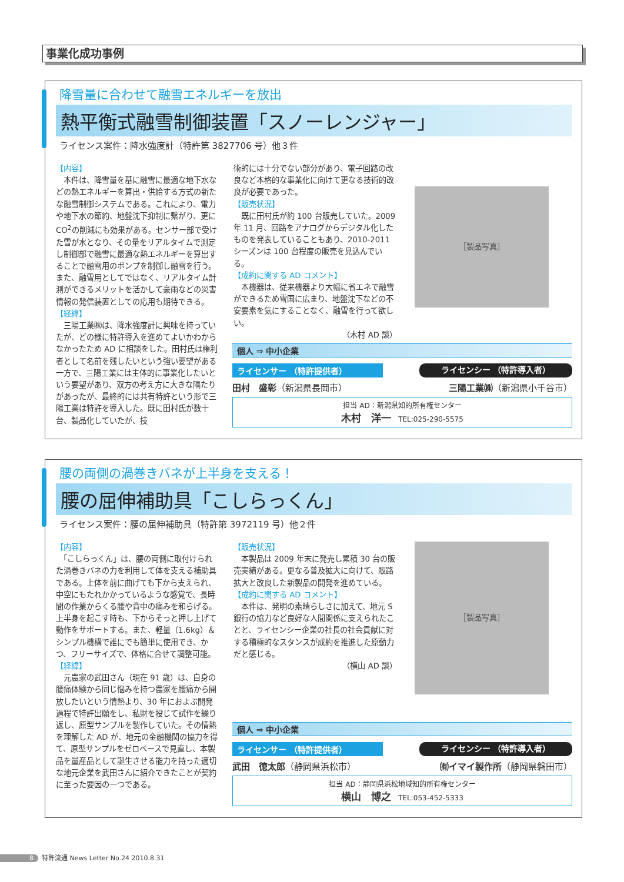事業化成功事例
降雪量に合わせて融雪エネルギーを放出
熱平衡式融雪制御装置「スノーレンジャー」
ライセンス案件：降水強度計（特許第 3827706 号）他３件
【内容】
　本件は、降雪量を基に融雪に最適な地下水などの熱エネルギーを算出・供給する方式の新たな融雪制御システムである。これにより、電力や地下水の節約、地盤沈下抑制に繋がり、更に CO<sup>2</sup>の削減にも効果がある。センサー部で受けた雪が水となり、その量をリアルタイムで測定し制御部で融雪に最適な熱エネルギーを算出することで融雪用のポンプを制御し融雪を行う。また、融雪用としてではなく、リアルタイム計測ができるメリットを活かして豪雨などの災害情報の発信装置としての応用も期待できる。
【経緯】
　三陽工業㈱は、降水強度計に興味を持っていたが、どの様に特許導入を進めてよいかわからなかったため AD に相談をした。田村氏は権利者として名前を残したいという強い要望がある一方で、三陽工業には主体的に事業化したいという要望があり、双方の考え方に大きな隔たりがあったが、最終的には共有特許という形で三陽工業は特許を導入した。既に田村氏が数十台、製品化していたが、技
術的には十分でない部分があり、電子回路の改良など本格的な事業化に向けて更なる技術的改良が必要であった。
【販売状況】
　既に田村氏が約 100 台販売していた。2009 年 11 月、回路をアナログからデジタル化したものを発表していることもあり、2010-2011 シーズンは 100 台程度の販売を見込んでいる。
【成約に関する AD コメント】
　本機器は、従来機器より大幅に省エネで融雪ができるため雪国に広まり、地盤沈下などの不安要素を気にすることなく、融雪を行って欲しい。
（木村 AD 談）
［製品写真］
個人 ⇒ 中小企業
ライセンサー （特許提供者） ライセンシー （特許導入者）
田村　盛彰（新潟県長岡市） 三陽工業㈱（新潟県小千谷市）
担当 AD：新潟県知的所有権センター
木村　洋一　TEL:025-290-5575
腰の両側の渦巻きバネが上半身を支える！
腰の屈伸補助具「こしらっくん」
ライセンス案件：腰の屈伸補助具（特許第 3972119 号）他２件
【内容】
　「こしらっくん」は、腰の両側に取付けられた渦巻きバネの力を利用して体を支える補助具である。上体を前に曲げても下から支えられ、中空にもたれかかっているような感覚で、長時間の作業からくる腰や背中の痛みを和らげる。上半身を起こす時も、下からそっと押し上げて動作をサポートする。また、軽量（1.6kg）＆シンプル機構で誰にでも簡単に使用でき、かつ、フリーサイズで、体格に合せて調整可能。
【経緯】
　元農家の武田さん（現在 91 歳）は、自身の腰痛体験から同じ悩みを持つ農家を腰痛から開放したいという情熱より、30 年におよぶ開発過程で特許出願をし、私財を投じて試作を繰り返し、原型サンプルを製作していた。その情熱を理解した AD が、地元の金融機関の協力を得て、原型サンプルをゼロベースで見直し、本製品を量産品として誕生させる能力を持った適切な地元企業を武田さんに紹介できたことが契約に至った要因の一つである。
【販売状況】
　本製品は 2009 年末に発売し累積 30 台の販売実績がある。更なる普及拡大に向けて、販路拡大と改良した新製品の開発を進めている。
【成約に関する AD コメント】
　本件は、発明の素晴らしさに加えて、地元 S 銀行の協力など良好な人間関係に支えられたことと、ライセンシー企業の社長の社会貢献に対する積極的なスタンスが成約を推進した原動力だと感じる。
（横山 AD 談）
［製品写真］
個人 ⇒ 中小企業
ライセンサー （特許提供者） ライセンシー （特許導入者）
武田　徳太郎（静岡県浜松市） ㈲イマイ製作所（静岡県磐田市）
担当 AD：静岡県浜松地域知的所有権センター
横山　博之　TEL:053-452-5333
8 特許流通 News Letter No.24 2010.8.31